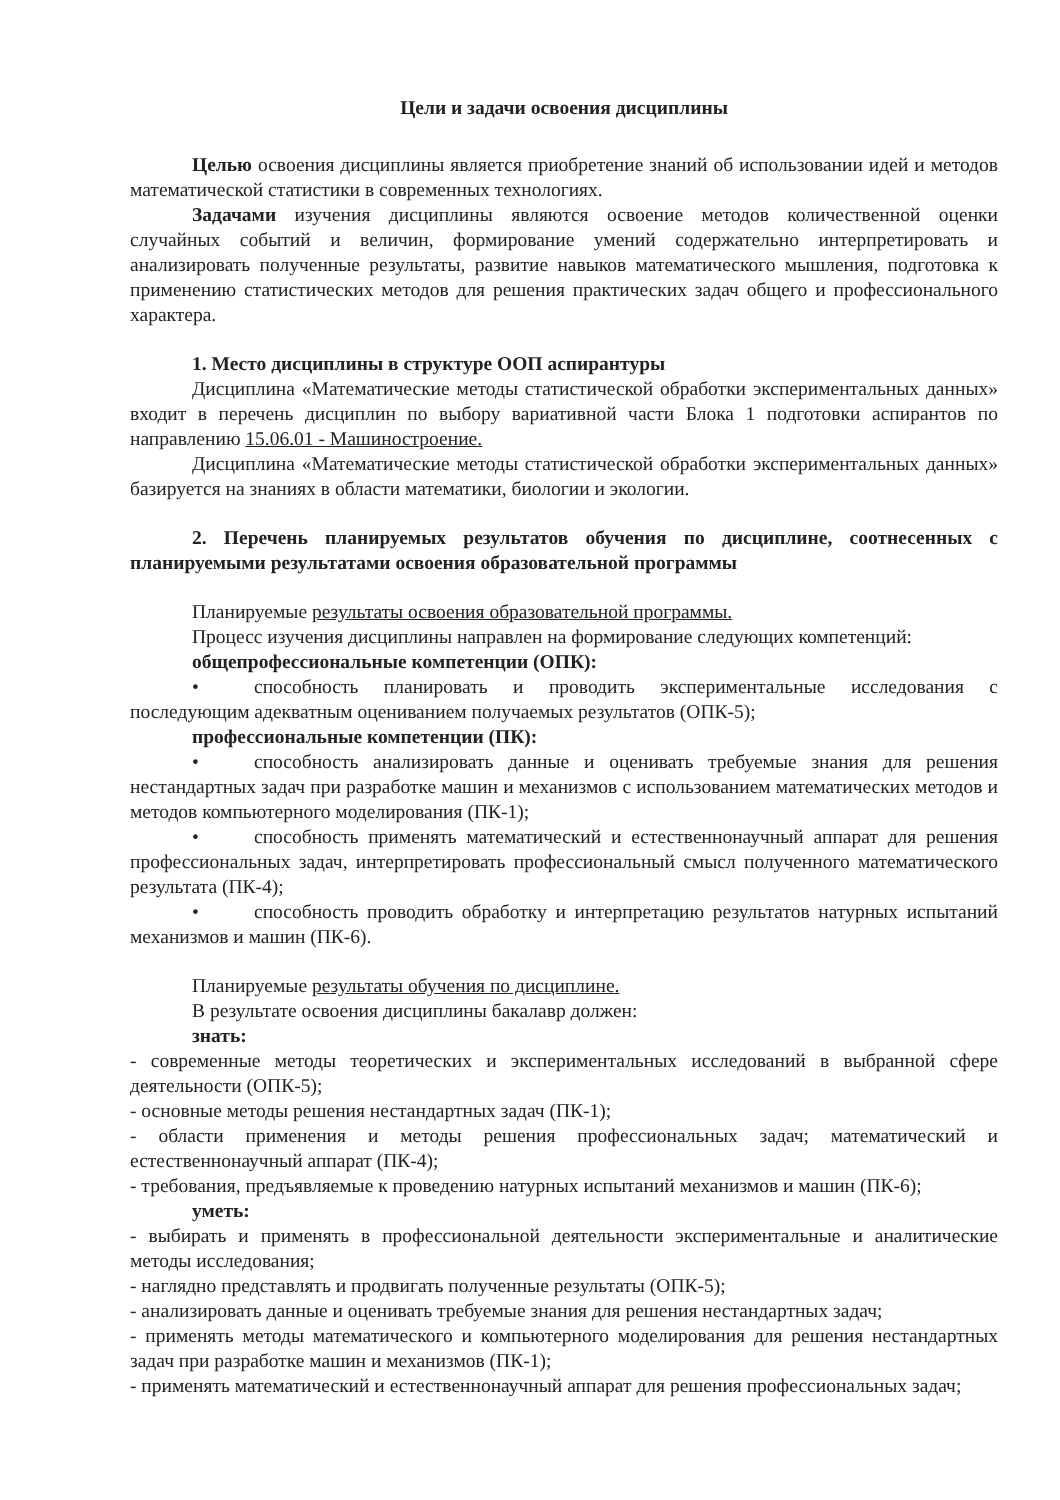Цели и задачи освоения дисциплины
Целью освоения дисциплины является приобретение знаний об использовании идей и методов математической статистики в современных технологиях.
Задачами изучения дисциплины являются освоение методов количественной оценки случайных событий и величин, формирование умений содержательно интерпретировать и анализировать полученные результаты, развитие навыков математического мышления, подготовка к применению статистических методов для решения практических задач общего и профессионального характера.
1. Место дисциплины в структуре ООП аспирантуры
Дисциплина «Математические методы статистической обработки экспериментальных данных» входит в перечень дисциплин по выбору вариативной части Блока 1 подготовки аспирантов по направлению 15.06.01 - Машиностроение.
Дисциплина «Математические методы статистической обработки экспериментальных данных» базируется на знаниях в области математики, биологии и экологии.
2. Перечень планируемых результатов обучения по дисциплине, соотнесенных с планируемыми результатами освоения образовательной программы
Планируемые результаты освоения образовательной программы.
Процесс изучения дисциплины направлен на формирование следующих компетенций:
общепрофессиональные компетенции (ОПК):
• способность планировать и проводить экспериментальные исследования с последующим адекватным оцениванием получаемых результатов (ОПК-5);
профессиональные компетенции (ПК):
• способность анализировать данные и оценивать требуемые знания для решения нестандартных задач при разработке машин и механизмов с использованием математических методов и методов компьютерного моделирования (ПК-1);
• способность применять математический и естественнонаучный аппарат для решения профессиональных задач, интерпретировать профессиональный смысл полученного математического результата (ПК-4);
• способность проводить обработку и интерпретацию результатов натурных испытаний механизмов и машин (ПК-6).
Планируемые результаты обучения по дисциплине.
В результате освоения дисциплины бакалавр должен:
знать:
- современные методы теоретических и экспериментальных исследований в выбранной сфере деятельности (ОПК-5);
- основные методы решения нестандартных задач (ПК-1);
- области применения и методы решения профессиональных задач; математический и естественнонаучный аппарат (ПК-4);
- требования, предъявляемые к проведению натурных испытаний механизмов и машин (ПК-6);
уметь:
- выбирать и применять в профессиональной деятельности экспериментальные и аналитические методы исследования;
- наглядно представлять и продвигать полученные результаты (ОПК-5);
- анализировать данные и оценивать требуемые знания для решения нестандартных задач;
- применять методы математического и компьютерного моделирования для решения нестандартных задач при разработке машин и механизмов (ПК-1);
- применять математический и естественнонаучный аппарат для решения профессиональных задач;